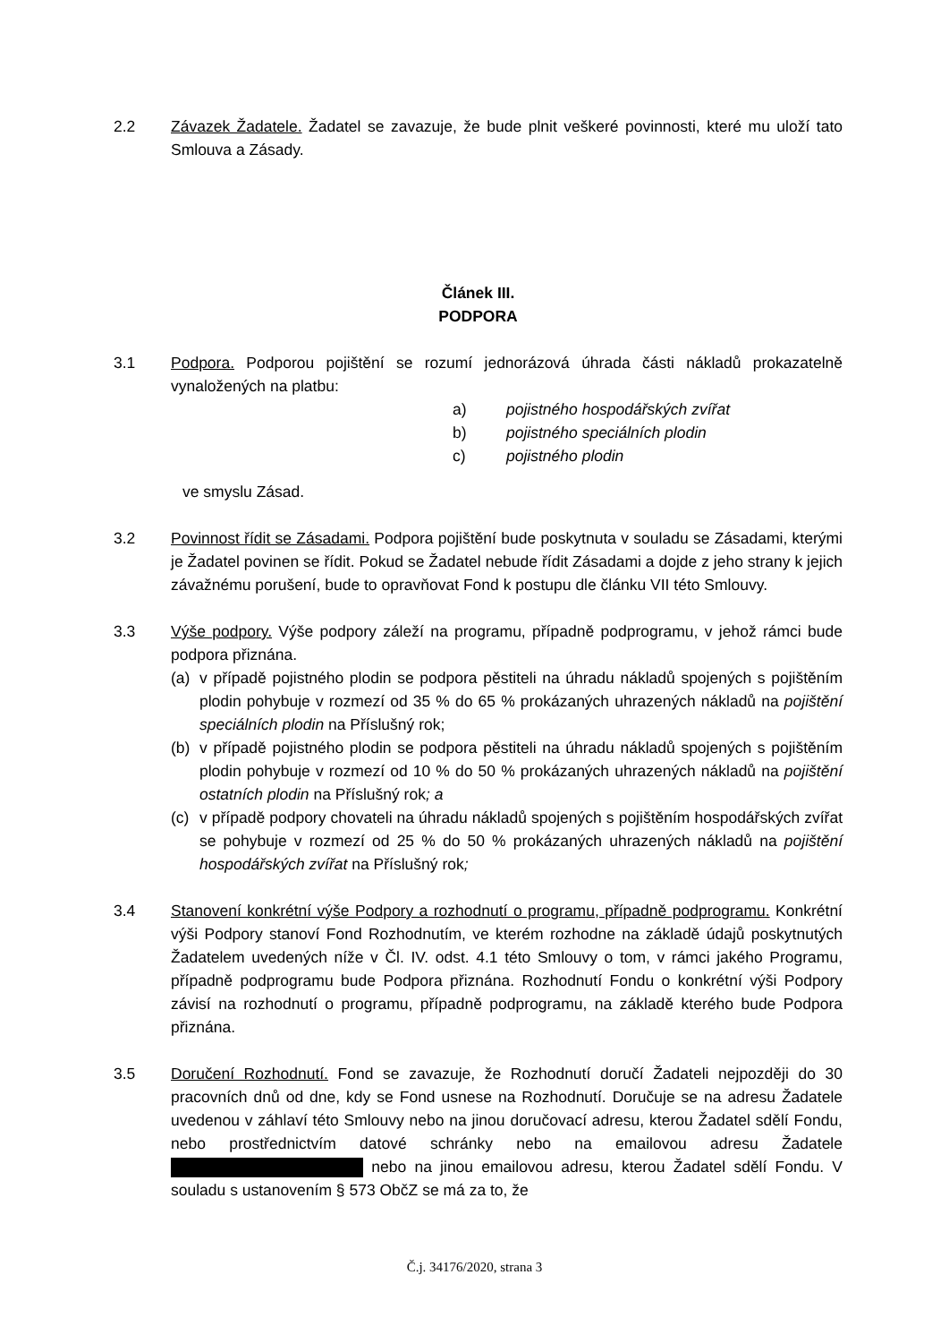2.2 Závazek Žadatele. Žadatel se zavazuje, že bude plnit veškeré povinnosti, které mu uloží tato Smlouva a Zásady.
Článek III.
PODPORA
3.1 Podpora. Podporou pojištění se rozumí jednorázová úhrada části nákladů prokazatelně vynaložených na platbu:
a) pojistného hospodářských zvířat
b) pojistného speciálních plodin
c) pojistného plodin
ve smyslu Zásad.
3.2 Povinnost řídit se Zásadami. Podpora pojištění bude poskytnuta v souladu se Zásadami, kterými je Žadatel povinen se řídit. Pokud se Žadatel nebude řídit Zásadami a dojde z jeho strany k jejich závažnému porušení, bude to opravňovat Fond k postupu dle článku VII této Smlouvy.
3.3 Výše podpory. Výše podpory záleží na programu, případně podprogramu, v jehož rámci bude podpora přiznána.
(a) v případě pojistného plodin se podpora pěstiteli na úhradu nákladů spojených s pojištěním plodin pohybuje v rozmezí od 35 % do 65 % prokázaných uhrazených nákladů na pojištění speciálních plodin na Příslušný rok;
(b) v případě pojistného plodin se podpora pěstiteli na úhradu nákladů spojených s pojištěním plodin pohybuje v rozmezí od 10 % do 50 % prokázaných uhrazených nákladů na pojištění ostatních plodin na Příslušný rok; a
(c) v případě podpory chovateli na úhradu nákladů spojených s pojištěním hospodářských zvířat se pohybuje v rozmezí od 25 % do 50 % prokázaných uhrazených nákladů na pojištění hospodářských zvířat na Příslušný rok;
3.4 Stanovení konkrétní výše Podpory a rozhodnutí o programu, případně podprogramu. Konkrétní výši Podpory stanoví Fond Rozhodnutím, ve kterém rozhodne na základě údajů poskytnutých Žadatelem uvedených níže v Čl. IV. odst. 4.1 této Smlouvy o tom, v rámci jakého Programu, případně podprogramu bude Podpora přiznána. Rozhodnutí Fondu o konkrétní výši Podpory závisí na rozhodnutí o programu, případně podprogramu, na základě kterého bude Podpora přiznána.
3.5 Doručení Rozhodnutí. Fond se zavazuje, že Rozhodnutí doručí Žadateli nejpozději do 30 pracovních dnů od dne, kdy se Fond usnese na Rozhodnutí. Doručuje se na adresu Žadatele uvedenou v záhlaví této Smlouvy nebo na jinou doručovací adresu, kterou Žadatel sdělí Fondu, nebo prostřednictvím datové schránky nebo na emailovou adresu Žadatele nebo na jinou emailovou adresu, kterou Žadatel sdělí Fondu. V souladu s ustanovením § 573 ObčZ se má za to, že
Č.j. 34176/2020, strana 3